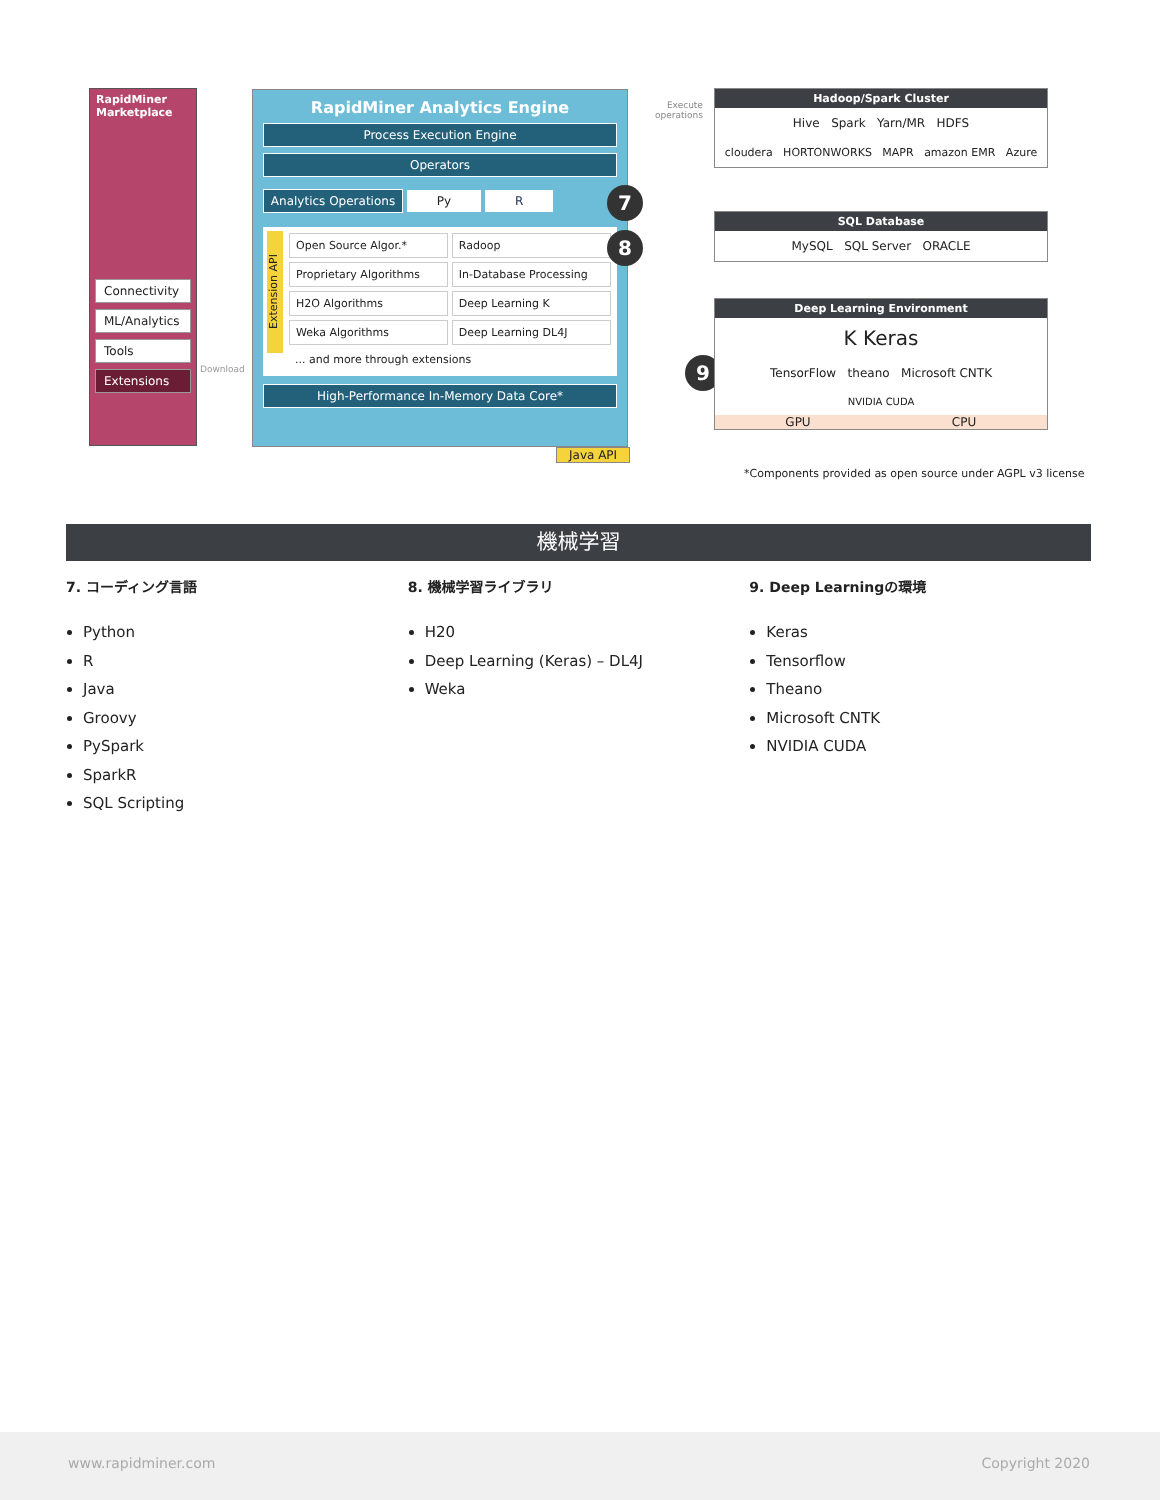RapidMiner
Marketplace
Connectivity
ML/Analytics
Tools
Extensions
Download
RapidMiner Analytics Engine
Process Execution Engine
Operators
Analytics Operations
Py R
Extension API
Open Source Algor.* Radoop Proprietary Algorithms In-Database Processing H2O Algorithms Deep Learning K Weka Algorithms Deep Learning DL4J
... and more through extensions
High-Performance In-Memory Data Core*
Java API
7
8
9
Execute
operations
Hadoop/Spark Cluster
Hive Spark Yarn/MR HDFS
cloudera HORTONWORKS MAPR amazon EMR Azure
SQL Database
MySQL SQL Server ORACLE
Deep Learning Environment
K Keras
TensorFlow theano Microsoft CNTK
NVIDIA CUDA
GPU CPU
*Components provided as open source under AGPL v3 license
機械学習
7. コーディング言語
Python
R
Java
Groovy
PySpark
SparkR
SQL Scripting
8. 機械学習ライブラリ
H20
Deep Learning (Keras) – DL4J
Weka
9. Deep Learningの環境
Keras
Tensorflow
Theano
Microsoft CNTK
NVIDIA CUDA
www.rapidminer.com Copyright 2020